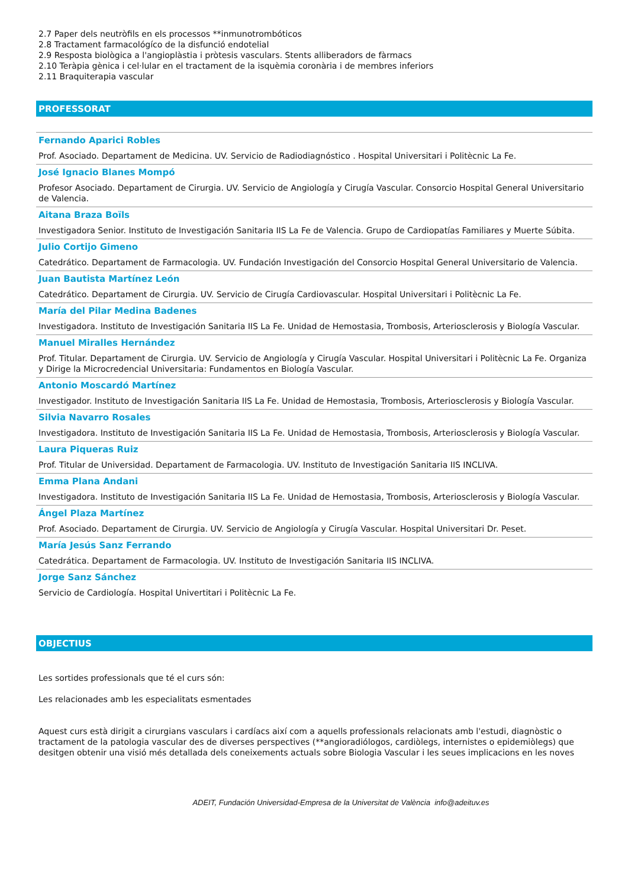2.7 Paper dels neutròfils en els processos **inmunotrombóticos
2.8 Tractament farmacológíco de la disfunció endotelial
2.9 Resposta biològica a l'angioplàstia i pròtesis vasculars. Stents alliberadors de fàrmacs
2.10 Teràpia gènica i cel·lular en el tractament de la isquèmia coronària i de membres inferiors
2.11 Braquiterapia vascular
PROFESSORAT
Fernando Aparici Robles
Prof. Asociado. Departament de Medicina. UV. Servicio de Radiodiagnóstico . Hospital Universitari i Politècnic La Fe.
José Ignacio Blanes Mompó
Profesor Asociado. Departament de Cirurgia. UV. Servicio de Angiología y Cirugía Vascular. Consorcio Hospital General Universitario de Valencia.
Aitana Braza Boïls
Investigadora Senior. Instituto de Investigación Sanitaria IIS La Fe de Valencia. Grupo de Cardiopatías Familiares y Muerte Súbita.
Julio Cortijo Gimeno
Catedrático. Departament de Farmacologia. UV. Fundación Investigación del Consorcio Hospital General Universitario de Valencia.
Juan Bautista Martínez León
Catedrático. Departament de Cirurgia. UV. Servicio de Cirugía Cardiovascular. Hospital Universitari i Politècnic La Fe.
María del Pilar Medina Badenes
Investigadora. Instituto de Investigación Sanitaria IIS La Fe. Unidad de Hemostasia, Trombosis, Arteriosclerosis y Biología Vascular.
Manuel Miralles Hernández
Prof. Titular. Departament de Cirurgia. UV. Servicio de Angiología y Cirugía Vascular. Hospital Universitari i Politècnic La Fe. Organiza y Dirige la Microcredencial Universitaria: Fundamentos en Biología Vascular.
Antonio Moscardó Martínez
Investigador. Instituto de Investigación Sanitaria IIS La Fe. Unidad de Hemostasia, Trombosis, Arteriosclerosis y Biología Vascular.
Silvia Navarro Rosales
Investigadora. Instituto de Investigación Sanitaria IIS La Fe. Unidad de Hemostasia, Trombosis, Arteriosclerosis y Biología Vascular.
Laura Piqueras Ruiz
Prof. Titular de Universidad. Departament de Farmacologia. UV. Instituto de Investigación Sanitaria IIS INCLIVA.
Emma Plana Andani
Investigadora. Instituto de Investigación Sanitaria IIS La Fe. Unidad de Hemostasia, Trombosis, Arteriosclerosis y Biología Vascular.
Ángel Plaza Martínez
Prof. Asociado. Departament de Cirurgia. UV. Servicio de Angiología y Cirugía Vascular. Hospital Universitari Dr. Peset.
María Jesús Sanz Ferrando
Catedrática. Departament de Farmacologia. UV. Instituto de Investigación Sanitaria IIS INCLIVA.
Jorge Sanz Sánchez
Servicio de Cardiología. Hospital Univertitari i Politècnic La Fe.
OBJECTIUS
Les sortides professionals que té el curs són:
Les relacionades amb les especialitats esmentades
Aquest curs està dirigit a cirurgians vasculars i cardíacs així com a aquells professionals relacionats amb l'estudi, diagnòstic o tractament de la patologia vascular des de diverses perspectives (**angioradiólogos, cardiòlegs, internistes o epidemiòlegs) que desitgen obtenir una visió més detallada dels coneixements actuals sobre Biologia Vascular i les seues implicacions en les noves
ADEIT, Fundación Universidad-Empresa de la Universitat de València info@adeituv.es